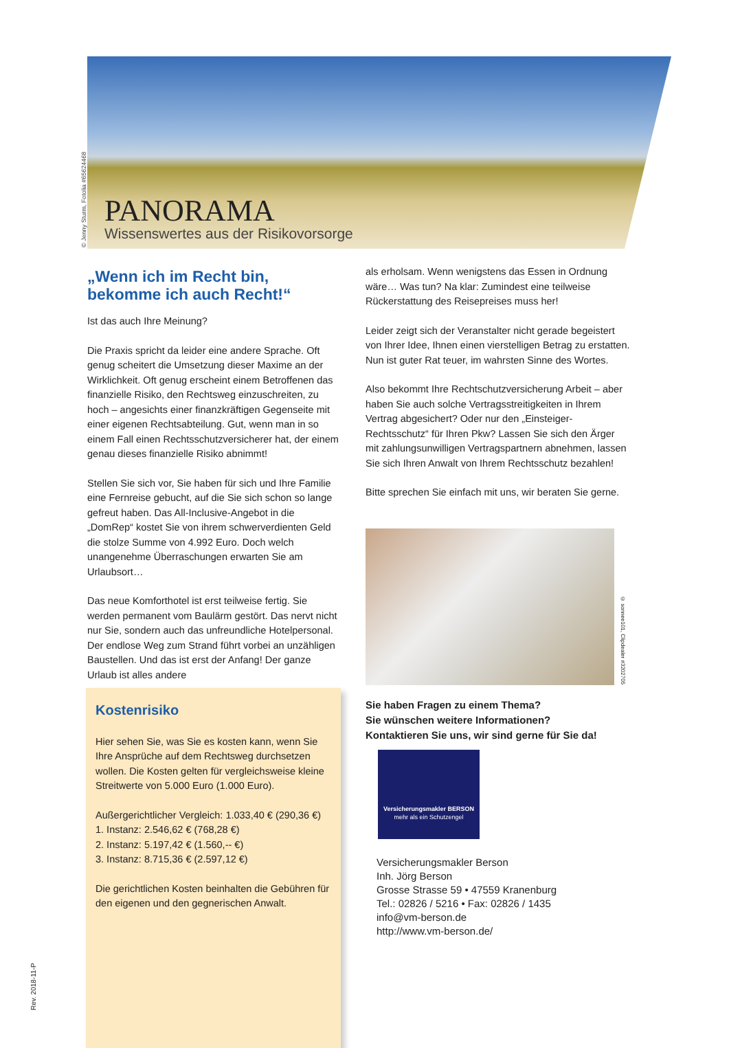© Jenny Sturm, Fotolia #65624468
PANORAMA
Wissenswertes aus der Risikovorsorge
„Wenn ich im Recht bin, bekomme ich auch Recht!“
Ist das auch Ihre Meinung?
Die Praxis spricht da leider eine andere Sprache. Oft genug scheitert die Umsetzung dieser Maxime an der Wirklichkeit. Oft genug erscheint einem Betroffenen das finanzielle Risiko, den Rechtsweg einzuschreiten, zu hoch – angesichts einer finanzkräftigen Gegenseite mit einer eigenen Rechtsabteilung. Gut, wenn man in so einem Fall einen Rechtsschutzversicherer hat, der einem genau dieses finanzielle Risiko abnimmt!
Stellen Sie sich vor, Sie haben für sich und Ihre Familie eine Fernreise gebucht, auf die Sie sich schon so lange gefreut haben. Das All-Inclusive-Angebot in die „DomRep“ kostet Sie von ihrem schwerverdienten Geld die stolze Summe von 4.992 Euro. Doch welch unangenehme Überraschungen erwarten Sie am Urlaubsort…
Das neue Komforthotel ist erst teilweise fertig. Sie werden permanent vom Baulärm gestört. Das nervt nicht nur Sie, sondern auch das unfreundliche Hotelpersonal. Der endlose Weg zum Strand führt vorbei an unzähligen Baustellen. Und das ist erst der Anfang! Der ganze Urlaub ist alles andere
Kostenrisiko
Hier sehen Sie, was Sie es kosten kann, wenn Sie Ihre Ansprüche auf dem Rechtsweg durchsetzen wollen. Die Kosten gelten für vergleichsweise kleine Streitwerte von 5.000 Euro (1.000 Euro).
Außergerichtlicher Vergleich: 1.033,40 € (290,36 €)
1. Instanz: 2.546,62 € (768,28 €)
2. Instanz: 5.197,42 € (1.560,-- €)
3. Instanz: 8.715,36 € (2.597,12 €)
Die gerichtlichen Kosten beinhalten die Gebühren für den eigenen und den gegnerischen Anwalt.
als erholsam. Wenn wenigstens das Essen in Ordnung wäre… Was tun? Na klar: Zumindest eine teilweise Rückerstattung des Reisepreises muss her!
Leider zeigt sich der Veranstalter nicht gerade begeistert von Ihrer Idee, Ihnen einen vierstelligen Betrag zu erstatten. Nun ist guter Rat teuer, im wahrsten Sinne des Wortes.
Also bekommt Ihre Rechtschutzversicherung Arbeit – aber haben Sie auch solche Vertragsstreitigkeiten in Ihrem Vertrag abgesichert? Oder nur den „Einsteiger-Rechtsschutz“ für Ihren Pkw? Lassen Sie sich den Ärger mit zahlungsunwilligen Vertragspartnern abnehmen, lassen Sie sich Ihren Anwalt von Ihrem Rechtsschutz bezahlen!
Bitte sprechen Sie einfach mit uns, wir beraten Sie gerne.
© sonnee101, Clipdealer #3202705
Sie haben Fragen zu einem Thema?
Sie wünschen weitere Informationen?
Kontaktieren Sie uns, wir sind gerne für Sie da!
Versicherungsmakler BERSON
mehr als ein Schutzengel
Versicherungsmakler Berson
Inh. Jörg Berson
Grosse Strasse 59 • 47559 Kranenburg
Tel.: 02826 / 5216 • Fax: 02826 / 1435
info@vm-berson.de
http://www.vm-berson.de/
Rev. 2018-11-P